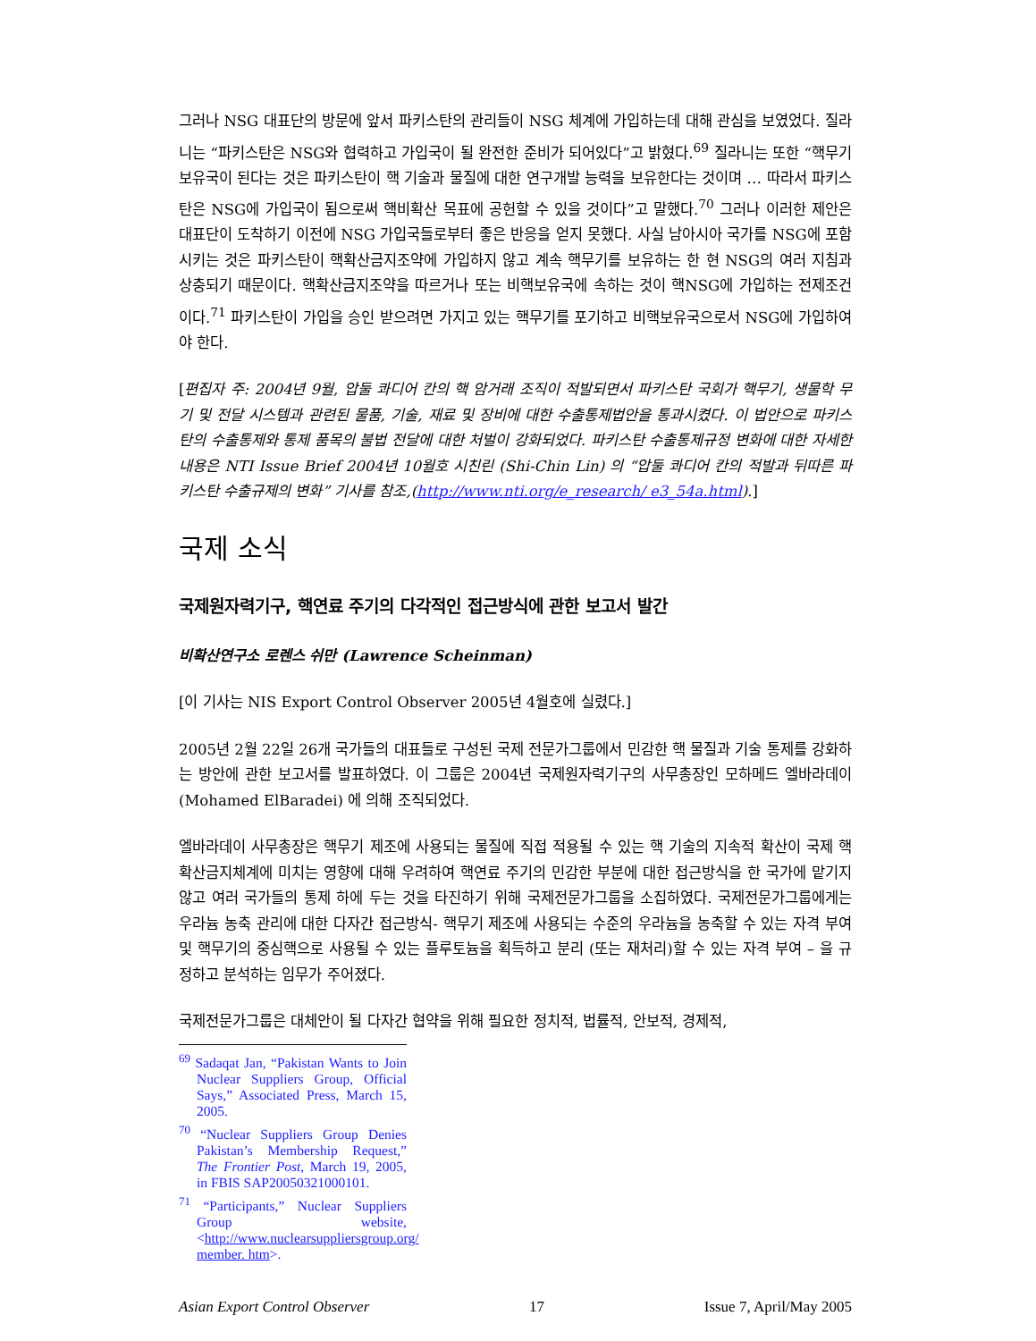그러나 NSG 대표단의 방문에 앞서 파키스탄의 관리들이 NSG 체계에 가입하는데 대해 관심을 보였었다. 질라니는 “파키스탄은 NSG와 협력하고 가입국이 될 완전한 준비가 되어있다”고 밝혔다.<sup>69</sup> 질라니는 또한 “핵무기 보유국이 된다는 것은 파키스탄이 핵 기술과 물질에 대한 연구개발 능력을 보유한다는 것이며 … 따라서 파키스탄은 NSG에 가입국이 됨으로써 핵비확산 목표에 공헌할 수 있을 것이다”고 말했다.<sup>70</sup> 그러나 이러한 제안은 대표단이 도착하기 이전에 NSG 가입국들로부터 좋은 반응을 얻지 못했다. 사실 남아시아 국가를 NSG에 포함시키는 것은 파키스탄이 핵확산금지조약에 가입하지 않고 계속 핵무기를 보유하는 한 현 NSG의 여러 지침과 상충되기 때문이다. 핵확산금지조약을 따르거나 또는 비핵보유국에 속하는 것이 핵NSG에 가입하는 전제조건이다.<sup>71</sup> 파키스탄이 가입을 승인 받으려면 가지고 있는 핵무기를 포기하고 비핵보유국으로서 NSG에 가입하여야 한다.
[편집자 주: 2004년 9월, 압둘 콰디어 칸의 핵 암거래 조직이 적발되면서 파키스탄 국회가 핵무기, 생물학 무기 및 전달 시스템과 관련된 물품, 기술, 재료 및 장비에 대한 수출통제법안을 통과시켰다. 이 법안으로 파키스탄의 수출통제와 통제 품목의 불법 전달에 대한 처벌이 강화되었다. 파키스탄 수출통제규정 변화에 대한 자세한 내용은 NTI Issue Brief 2004년 10월호 시친린 (Shi-Chin Lin) 의 “압둘 콰디어 칸의 적발과 뒤따른 파키스탄 수출규제의 변화” 기사를 참조,(http://www.nti.org/e_research/ e3_54a.html).]
국제 소식
국제원자력기구, 핵연료 주기의 다각적인 접근방식에 관한 보고서 발간
비확산연구소 로렌스 쉬만 (Lawrence Scheinman)
[이 기사는 NIS Export Control Observer 2005년 4월호에 실렸다.]
2005년 2월 22일 26개 국가들의 대표들로 구성된 국제 전문가그룹에서 민감한 핵 물질과 기술 통제를 강화하는 방안에 관한 보고서를 발표하였다. 이 그룹은 2004년 국제원자력기구의 사무총장인 모하메드 엘바라데이 (Mohamed ElBaradei) 에 의해 조직되었다.
엘바라데이 사무총장은 핵무기 제조에 사용되는 물질에 직접 적용될 수 있는 핵 기술의 지속적 확산이 국제 핵 확산금지체계에 미치는 영향에 대해 우려하여 핵연료 주기의 민감한 부분에 대한 접근방식을 한 국가에 맡기지 않고 여러 국가들의 통제 하에 두는 것을 타진하기 위해 국제전문가그룹을 소집하였다. 국제전문가그룹에게는 우라늄 농축 관리에 대한 다자간 접근방식- 핵무기 제조에 사용되는 수준의 우라늄을 농축할 수 있는 자격 부여 및 핵무기의 중심핵으로 사용될 수 있는 플루토늄을 획득하고 분리 (또는 재처리)할 수 있는 자격 부여 – 을 규정하고 분석하는 임무가 주어졌다.
국제전문가그룹은 대체안이 될 다자간 협약을 위해 필요한 정치적, 법률적, 안보적, 경제적,
<sup>69</sup> Sadaqat Jan, “Pakistan Wants to Join Nuclear Suppliers Group, Official Says,” Associated Press, March 15, 2005.
<sup>70</sup> “Nuclear Suppliers Group Denies Pakistan’s Membership Request,” The Frontier Post, March 19, 2005, in FBIS SAP20050321000101.
<sup>71</sup> “Participants,” Nuclear Suppliers Group website, <http://www.nuclearsuppliersgroup.org/ member. htm>.
Asian Export Control Observer 17 Issue 7, April/May 2005